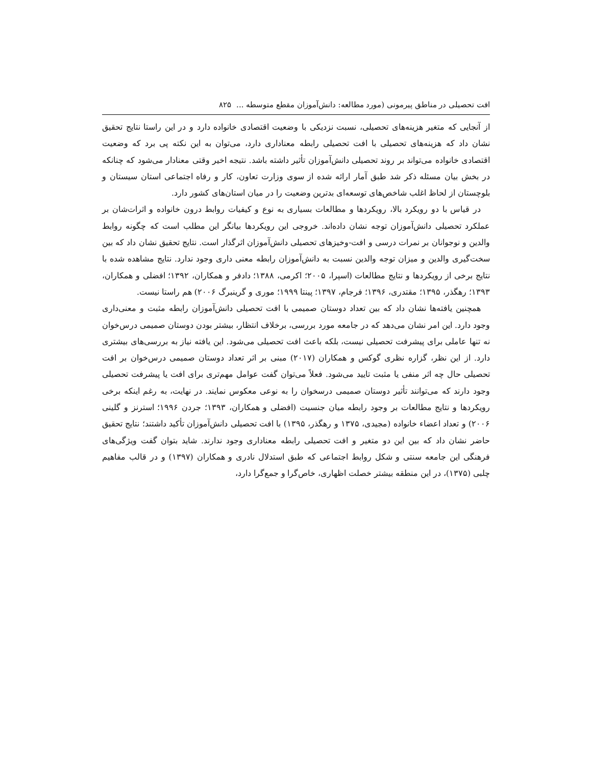افت تحصیلی در مناطق پیرمونی (مورد مطالعه: دانش‌آموزان مقطع متوسطه ... ۸۲۵
از آنجایی که متغیر هزینه‌های تحصیلی، نسبت نزدیکی با وضعیت اقتصادی خانواده دارد و در این راستا نتایج تحقیق نشان داد که هزینه‌های تحصیلی با افت تحصیلی رابطه معناداری دارد، می‌توان به این نکته پی برد که وضعیت اقتصادی خانواده می‌تواند بر روند تحصیلی دانش‌آموزان تأثیر داشته باشد. نتیجه اخیر وقتی معنادار می‌شود که چنانکه در بخش بیان مسئله ذکر شد طبق آمار ارائه شده از سوی وزارت تعاون، کار و رفاه اجتماعی استان سیستان و بلوچستان از لحاظ اغلب شاخص‌های توسعه‌ای بدترین وضعیت را در میان استان‌های کشور دارد.
در قیاس با دو رویکرد بالا، رویکردها و مطالعات بسیاری به نوع و کیفیات روابط درون خانواده و اثرات‌شان بر عملکرد تحصیلی دانش‌آموزان توجه نشان داده‌اند. خروجی این رویکردها بیانگر این مطلب است که چگونه روابط والدین و نوجوانان بر نمرات درسی و افت-وخیزهای تحصیلی دانش‌آموزان اثرگذار است. نتایج تحقیق نشان داد که بین سخت‌گیری والدین و میزان توجه والدین نسبت به دانش‌آموزان رابطه معنی داری وجود ندارد. نتایج مشاهده شده با نتایج برخی از رویکردها و نتایج مطالعات (اسپرا، ۲۰۰۵؛ اکرمی، ۱۳۸۸؛ دادفر و همکاران، ۱۳۹۲؛ افضلی و همکاران، ۱۳۹۳؛ رهگذر، ۱۳۹۵؛ مقتدری، ۱۳۹۶؛ فرجام، ۱۳۹۷؛ پینتا ۱۹۹۹؛ موری و گرینبرگ ۲۰۰۶) هم راستا نیست.
همچنین یافته‌ها نشان داد که بین تعداد دوستان صمیمی با افت تحصیلی دانش‌آموزان رابطه مثبت و معنی‌داری وجود دارد. این امر نشان می‌دهد که در جامعه مورد بررسی، برخلاف انتظار، بیشتر بودن دوستان صمیمی درس‌خوان نه تنها عاملی برای پیشرفت تحصیلی نیست، بلکه باعث افت تحصیلی می‌شود. این یافته نیاز به بررسی‌های بیشتری دارد. از این نظر، گزاره نظری گوکس و همکاران (۲۰۱۷) مبنی بر اثر تعداد دوستان صمیمی درس‌خوان بر افت تحصیلی حال چه اثر منفی یا مثبت تایید می‌شود. فعلاً می‌توان گفت عوامل مهم‌تری برای افت یا پیشرفت تحصیلی وجود دارند که می‌توانند تأثیر دوستان صمیمی درسخوان را به نوعی معکوس نمایند. در نهایت، به رغم اینکه برخی رویکردها و نتایج مطالعات بر وجود رابطه میان جنسیت (افضلی و همکاران، ۱۳۹۳؛ جردن ۱۹۹۶؛ استرنز و گلینی ۲۰۰۶) و تعداد اعضاء خانواده (مجیدی، ۱۳۷۵ و رهگذر، ۱۳۹۵) با افت تحصیلی دانش‌آموزان تأکید داشتند؛ نتایج تحقیق حاضر نشان داد که بین این دو متغیر و افت تحصیلی رابطه معناداری وجود ندارند. شاید بتوان گفت ویژگی‌های فرهنگی این جامعه سنتی و شکل روابط اجتماعی که طبق استدلال نادری و همکاران (۱۳۹۷) و در قالب مفاهیم چلبی (۱۳۷۵)، در این منطقه بیشتر خصلت اظهاری، خاص‌گرا و جمع‌گرا دارد،